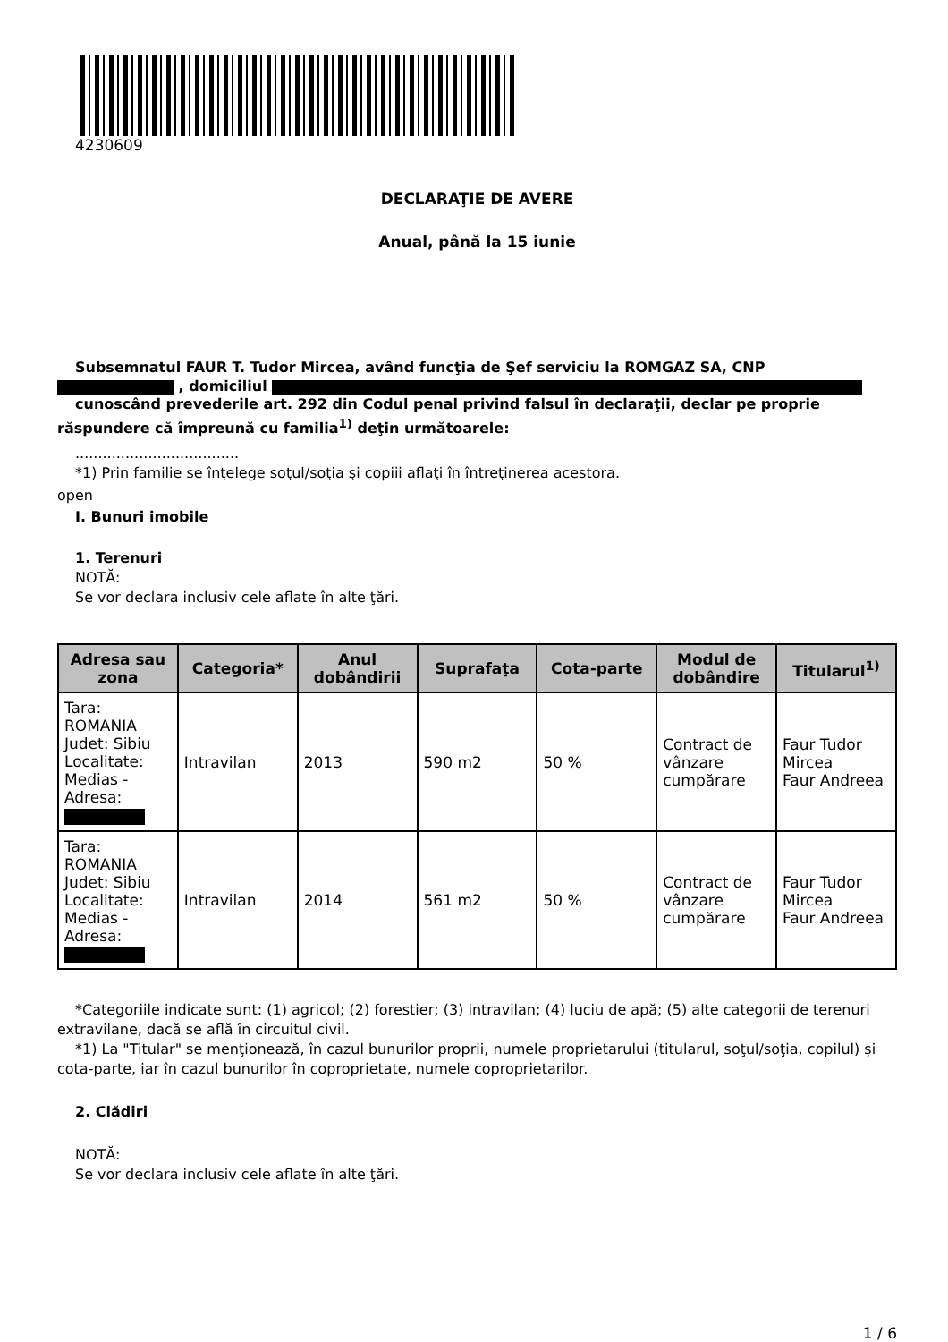4230609
DECLARAŢIE DE AVERE
Anual, până la 15 iunie
Subsemnatul FAUR T. Tudor Mircea, având funcţia de Şef serviciu la ROMGAZ SA, CNP
, domiciliul
cunoscând prevederile art. 292 din Codul penal privind falsul în declaraţii, declar pe proprie răspundere că împreună cu familia<sup>1)</sup> deţin următoarele:
....................................
*1) Prin familie se înţelege soţul/soţia şi copiii aflaţi în întreţinerea acestora.
open
I. Bunuri imobile
1. Terenuri
NOTĂ:
Se vor declara inclusiv cele aflate în alte ţări.
| Adresa sau zona | Categoria* | Anul dobândirii | Suprafaţa | Cota-parte | Modul de dobândire | Titularul<sup>1)</sup> |
| --- | --- | --- | --- | --- | --- | --- |
| Tara: ROMANIA Judet: Sibiu Localitate: Medias - Adresa: | Intravilan | 2013 | 590 m2 | 50 % | Contract de vânzare cumpărare | Faur Tudor Mircea Faur Andreea |
| Tara: ROMANIA Judet: Sibiu Localitate: Medias - Adresa: | Intravilan | 2014 | 561 m2 | 50 % | Contract de vânzare cumpărare | Faur Tudor Mircea Faur Andreea |
*Categoriile indicate sunt: (1) agricol; (2) forestier; (3) intravilan; (4) luciu de apă; (5) alte categorii de terenuri extravilane, dacă se află în circuitul civil.
*1) La "Titular" se menţionează, în cazul bunurilor proprii, numele proprietarului (titularul, soţul/soţia, copilul) și cota-parte, iar în cazul bunurilor în coproprietate, numele coproprietarilor.
2. Clădiri
NOTĂ:
Se vor declara inclusiv cele aflate în alte ţări.
1 / 6